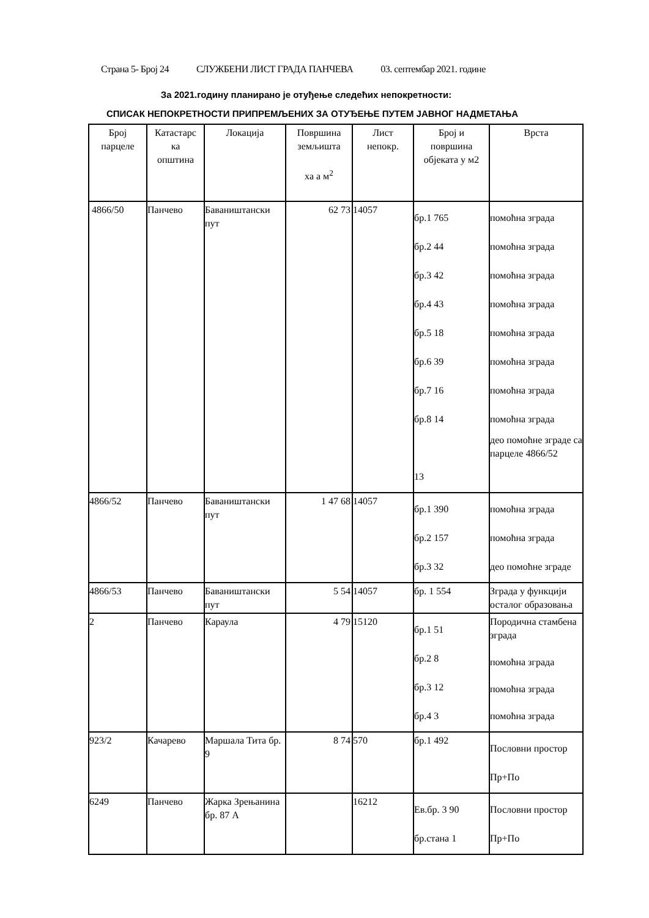Страна 5- Број 24 СЛУЖБЕНИ ЛИСТ ГРАДА ПАНЧЕВА 03. септембар 2021. године
За 2021.годину планирано је отуђење следећих непокретности:
СПИСАК НЕПОКРЕТНОСТИ ПРИПРЕМЉЕНИХ ЗА ОТУЂЕЊЕ ПУТЕМ ЈАВНОГ НАДМЕТАЊА
| Број парцеле | Катастарс ка општина | Локација | Површина земљишта ха а м<sup>2</sup> | Лист непокр. | Број и површина објеката у м2 | Врста |
| --- | --- | --- | --- | --- | --- | --- |
| 4866/50 | Панчево | Баваништански пут | 62 73 | 14057 | бр.1 765 бр.2 44 бр.3 42 бр.4 43 бр.5 18 бр.6 39 бр.7 16 бр.8 14 13 | помоћна зграда помоћна зграда помоћна зграда помоћна зграда помоћна зграда помоћна зграда помоћна зграда помоћна зграда део помоћне зграде са парцеле 4866/52 |
| 4866/52 | Панчево | Баваништански пут | 1 47 68 | 14057 | бр.1 390 бр.2 157 бр.3 32 | помоћна зграда помоћна зграда део помоћне зграде |
| 4866/53 | Панчево | Баваништански пут | 5 54 | 14057 | бр. 1 554 | Зграда у функцији осталог образовања |
| 2 | Панчево | Караула | 4 79 | 15120 | бр.1 51 бр.2 8 бр.3 12 бр.4 3 | Породична стамбена зграда помоћна зграда помоћна зграда помоћна зграда |
| 923/2 | Качарево | Маршала Тита бр. 9 | 8 74 | 570 | бр.1 492 | Пословни простор Пр+По |
| 6249 | Панчево | Жарка Зрењанина бр. 87 А | | 16212 | Ев.бр. 3 90 бр.стана 1 | Пословни простор Пр+По |